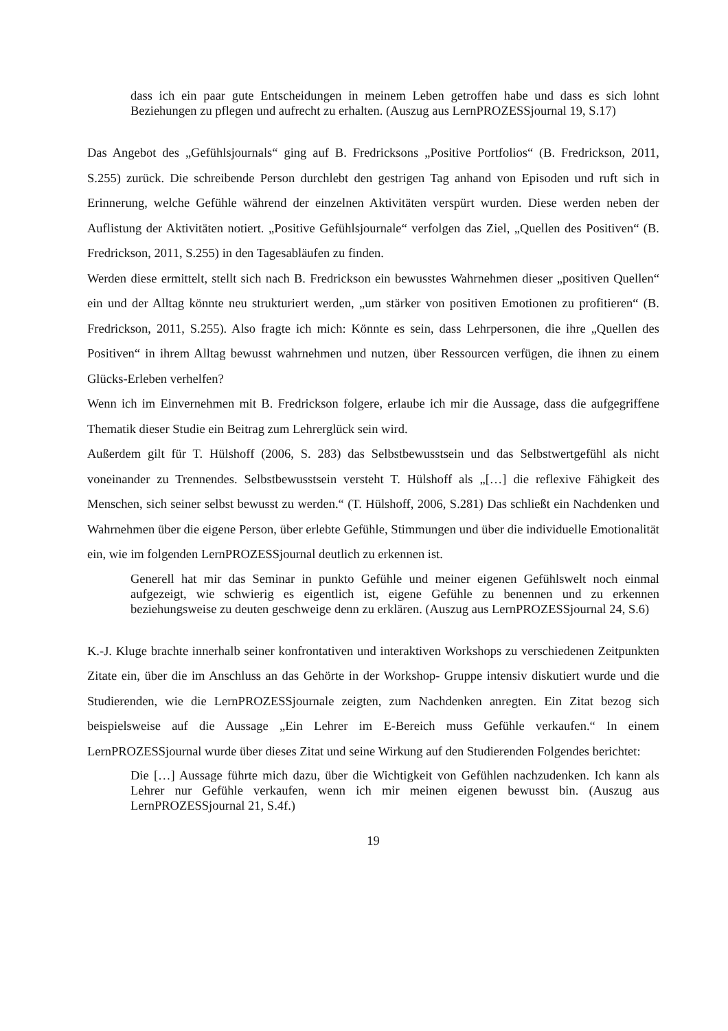dass ich ein paar gute Entscheidungen in meinem Leben getroffen habe und dass es sich lohnt Beziehungen zu pflegen und aufrecht zu erhalten. (Auszug aus LernPROZESSjournal 19, S.17)
Das Angebot des „Gefühlsjournals“ ging auf B. Fredricksons „Positive Portfolios“ (B. Fredrickson, 2011, S.255) zurück. Die schreibende Person durchlebt den gestrigen Tag anhand von Episoden und ruft sich in Erinnerung, welche Gefühle während der einzelnen Aktivitäten verspürt wurden. Diese werden neben der Auflistung der Aktivitäten notiert. „Positive Gefühlsjournale“ verfolgen das Ziel, „Quellen des Positiven“ (B. Fredrickson, 2011, S.255) in den Tagesabläufen zu finden.
Werden diese ermittelt, stellt sich nach B. Fredrickson ein bewusstes Wahrnehmen dieser „positiven Quellen“ ein und der Alltag könnte neu strukturiert werden, „um stärker von positiven Emotionen zu profitieren“ (B. Fredrickson, 2011, S.255). Also fragte ich mich: Könnte es sein, dass Lehrpersonen, die ihre „Quellen des Positiven“ in ihrem Alltag bewusst wahrnehmen und nutzen, über Ressourcen verfügen, die ihnen zu einem Glücks-Erleben verhelfen?
Wenn ich im Einvernehmen mit B. Fredrickson folgere, erlaube ich mir die Aussage, dass die aufgegriffene Thematik dieser Studie ein Beitrag zum Lehrerglück sein wird.
Außerdem gilt für T. Hülshoff (2006, S. 283) das Selbstbewusstsein und das Selbstwertgefühl als nicht voneinander zu Trennendes. Selbstbewusstsein versteht T. Hülshoff als „[…] die reflexive Fähigkeit des Menschen, sich seiner selbst bewusst zu werden.“ (T. Hülshoff, 2006, S.281) Das schließt ein Nachdenken und Wahrnehmen über die eigene Person, über erlebte Gefühle, Stimmungen und über die individuelle Emotionalität ein, wie im folgenden LernPROZESSjournal deutlich zu erkennen ist.
Generell hat mir das Seminar in punkto Gefühle und meiner eigenen Gefühlswelt noch einmal aufgezeigt, wie schwierig es eigentlich ist, eigene Gefühle zu benennen und zu erkennen beziehungsweise zu deuten geschweige denn zu erklären. (Auszug aus LernPROZESSjournal 24, S.6)
K.-J. Kluge brachte innerhalb seiner konfrontativen und interaktiven Workshops zu verschiedenen Zeitpunkten Zitate ein, über die im Anschluss an das Gehörte in der Workshop- Gruppe intensiv diskutiert wurde und die Studierenden, wie die LernPROZESSjournale zeigten, zum Nachdenken anregten. Ein Zitat bezog sich beispielsweise auf die Aussage „Ein Lehrer im E-Bereich muss Gefühle verkaufen.“ In einem LernPROZESSjournal wurde über dieses Zitat und seine Wirkung auf den Studierenden Folgendes berichtet:
Die […] Aussage führte mich dazu, über die Wichtigkeit von Gefühlen nachzudenken. Ich kann als Lehrer nur Gefühle verkaufen, wenn ich mir meinen eigenen bewusst bin. (Auszug aus LernPROZESSjournal 21, S.4f.)
19